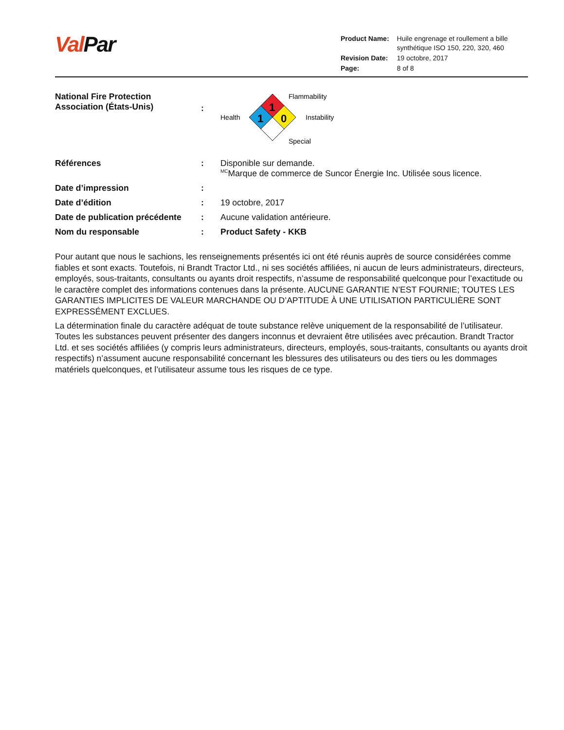Val Par
| Product Name: | Huile engrenage et roullement a bille synthétique ISO 150, 220, 320, 460 |
| Revision Date: | 19 octobre, 2017 |
| Page: | 8 of 8 |
National Fire Protection Association (États-Unis)
:
1
1
0
Flammability
Health
Instability
Special
Références : Disponible sur demande.
<sup>MC</sup>Marque de commerce de Suncor Énergie Inc. Utilisée sous licence.
Date d’impression :
Date d’édition : 19 octobre, 2017
Date de publication précédente
: Aucune validation antérieure.
Nom du responsable : Product Safety - KKB
Pour autant que nous le sachions, les renseignements présentés ici ont été réunis auprès de source considérées comme fiables et sont exacts. Toutefois, ni Brandt Tractor Ltd., ni ses sociétés affiliées, ni aucun de leurs administrateurs, directeurs, employés, sous-traitants, consultants ou ayants droit respectifs, n’assume de responsabilité quelconque pour l’exactitude ou le caractère complet des informations contenues dans la présente. AUCUNE GARANTIE N’EST FOURNIE; TOUTES LES GARANTIES IMPLICITES DE VALEUR MARCHANDE OU D’APTITUDE À UNE UTILISATION PARTICULIÈRE SONT EXPRESSÉMENT EXCLUES.
La détermination finale du caractère adéquat de toute substance relève uniquement de la responsabilité de l’utilisateur. Toutes les substances peuvent présenter des dangers inconnus et devraient être utilisées avec précaution. Brandt Tractor Ltd. et ses sociétés affiliées (y compris leurs administrateurs, directeurs, employés, sous-traitants, consultants ou ayants droit respectifs) n’assument aucune responsabilité concernant les blessures des utilisateurs ou des tiers ou les dommages matériels quelconques, et l’utilisateur assume tous les risques de ce type.